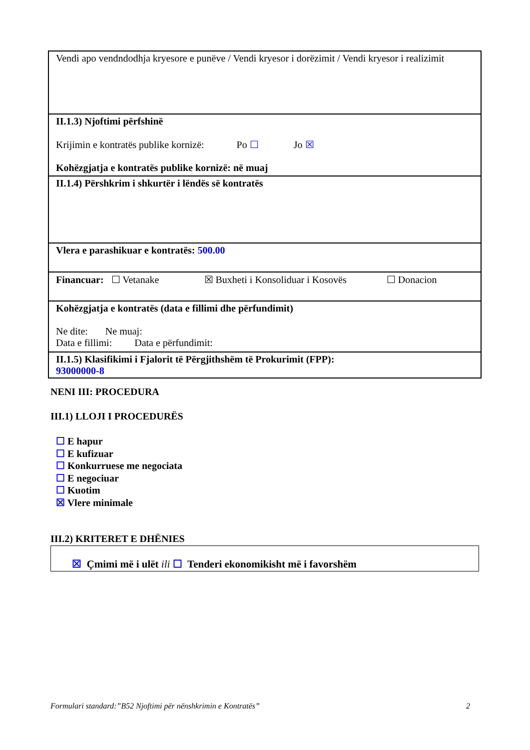| Vendi apo vendndodhja kryesore e punëve / Vendi kryesor i dorëzimit / Vendi kryesor i realizimit |
| II.1.3) Njoftimi përfshinë Krijimin e kontratës publike kornizë: Po ☐ Jo ☒ Kohëzgjatja e kontratës publike kornizë: në muaj |
| II.1.4) Përshkrim i shkurtër i lëndës së kontratës |
| Vlera e parashikuar e kontratës: 500.00 |
| Financuar: ☐ Vetanake ☒ Buxheti i Konsoliduar i Kosovës ☐ Donacion |
| Kohëzgjatja e kontratës (data e fillimi dhe përfundimit) Ne dite: Ne muaj: Data e fillimi: Data e përfundimit: |
| II.1.5) Klasifikimi i Fjalorit të Përgjithshëm të Prokurimit (FPP): 93000000-8 |
NENI III: PROCEDURA
III.1) LLOJI I PROCEDURËS
☐ E hapur
☐ E kufizuar
☐ Konkurruese me negociata
☐ E negociuar
☐ Kuotim
☒ Vlere minimale
III.2) KRITERET E DHËNIES
☒ Çmimi më i ulët ili ☐ Tenderi ekonomikisht më i favorshëm
Formulari standard:”B52 Njoftimi për nënshkrimin e Kontratës” 2